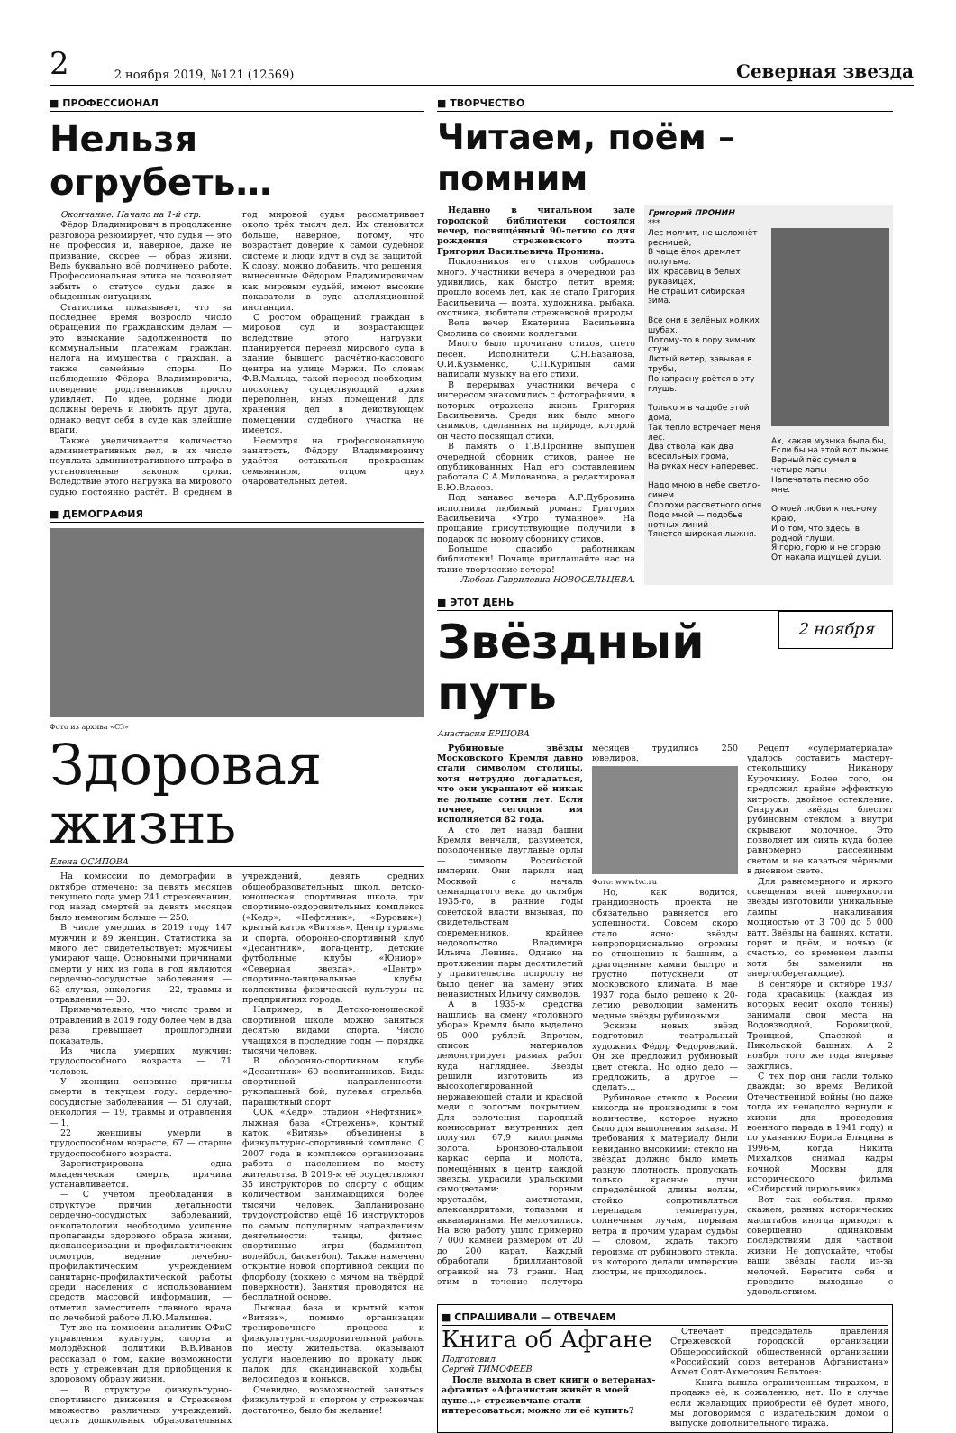2 2 ноября 2019, №121 (12569) Северная звезда
■ ПРОФЕССИОНАЛ
Нельзя огрубеть…
Окончание. Начало на 1-й стр.
Фёдор Владимирович в продолжение разговора резюмирует, что судья — это не профессия и, наверное, даже не призвание, скорее — образ жизни. Ведь буквально всё подчинено работе. Профессиональная этика не позволяет забыть о статусе судьи даже в обыденных ситуациях.
Статистика показывает, что за последнее время возросло число обращений по гражданским делам — это взыскание задолженности по коммунальным платежам граждан, налога на имущества с граждан, а также семейные споры. По наблюдению Фёдора Владимировича, поведение родственников просто удивляет. По идее, родные люди должны беречь и любить друг друга, однако ведут себя в суде как злейшие враги.
Также увеличивается количество административных дел, в их числе неуплата административного штрафа в установленные законом сроки. Вследствие этого нагрузка на мирового судью постоянно растёт. В среднем в год мировой судья рассматривает около трёх тысяч дел. Их становится больше, наверное, потому, что возрастает доверие к самой судебной системе и люди идут в суд за защитой. К слову, можно добавить, что решения, вынесенные Фёдором Владимировичем как мировым судьёй, имеют высокие показатели в суде апелляционной инстанции.
С ростом обращений граждан в мировой суд и возрастающей вследствие этого нагрузки, планируется переезд мирового суда в здание бывшего расчётно-кассового центра на улице Мержи. По словам Ф.В.Мальца, такой переезд необходим, поскольку существующий архив переполнен, иных помещений для хранения дел в действующем помещении судебного участка не имеется.
Несмотря на профессиональную занятость, Фёдору Владимировичу удаётся оставаться прекрасным семьянином, отцом двух очаровательных детей.
■ ДЕМОГРАФИЯ
Фото из архива «СЗ»
Здоровая жизнь
Елена ОСИПОВА
На комиссии по демографии в октябре отмечено: за девять месяцев текущего года умер 241 стрежевчанин, год назад смертей за девять месяцев было немногим больше — 250.
В числе умерших в 2019 году 147 мужчин и 89 женщин. Статистика за много лет свидетельствует: мужчины умирают чаще. Основными причинами смерти у них из года в год являются сердечно-сосудистые заболевания — 63 случая, онкология — 22, травмы и отравления — 30.
Примечательно, что число травм и отравлений в 2019 году более чем в два раза превышает прошлогодний показатель.
Из числа умерших мужчин: трудоспособного возраста — 71 человек.
У женщин основные причины смерти в текущем году: сердечно-сосудистые заболевания — 51 случай, онкология — 19, травмы и отравления — 1.
22 женщины умерли в трудоспособном возрасте, 67 — старше трудоспособного возраста.
Зарегистрирована одна младенческая смерть, причина устанавливается.
— С учётом преобладания в структуре причин летальности сердечно-сосудистых заболеваний, онкопатологии необходимо усиление пропаганды здорового образа жизни, диспансеризации и профилактических осмотров, ведение лечебно-профилактическим учреждением санитарно-профилактической работы среди населения с использованием средств массовой информации, — отметил заместитель главного врача по лечебной работе Л.Ю.Малышев.
Тут же на комиссии аналитик ОФиС управления культуры, спорта и молодёжной политики В.В.Иванов рассказал о том, какие возможности есть у стрежевчан для приобщения к здоровому образу жизни.
— В структуре физкультурно-спортивного движения в Стрежевом множество различных учреждений: десять дошкольных образовательных учреждений, девять средних общеобразовательных школ, детско-юношеская спортивная школа, три спортивно-оздоровительных комплекса («Кедр», «Нефтяник», «Буровик»), крытый каток «Витязь», Центр туризма и спорта, оборонно-спортивный клуб «Десантник», йога-центр, детские футбольные клубы «Юниор», «Северная звезда», «Центр», спортивно-танцевальные клубы, коллективы физической культуры на предприятиях города.
Например, в Детско-юношеской спортивной школе можно заняться десятью видами спорта. Число учащихся в последние годы — порядка тысячи человек.
В оборонно-спортивном клубе «Десантник» 60 воспитанников. Виды спортивной направленности: рукопашный бой, пулевая стрельба, парашютный спорт.
СОК «Кедр», стадион «Нефтяник», лыжная база «Стрежень», крытый каток «Витязь» объединены в физкультурно-спортивный комплекс. С 2007 года в комплексе организована работа с населением по месту жительства. В 2019-м её осуществляют 35 инструкторов по спорту с общим количеством занимающихся более тысячи человек. Запланировано трудоустройство ещё 16 инструкторов по самым популярным направлениям деятельности: танцы, фитнес, спортивные игры (бадминтон, волейбол, баскетбол). Также намечено открытие новой спортивной секции по флорболу (хоккею с мячом на твёрдой поверхности). Занятия проводятся на бесплатной основе.
Лыжная база и крытый каток «Витязь», помимо организации тренировочного процесса и физкультурно-оздоровительной работы по месту жительства, оказывают услуги населению по прокату лыж, палок для скандинавской ходьбы, велосипедов и коньков.
Очевидно, возможностей заняться физкультурой и спортом у стрежевчан достаточно, было бы желание!
■ ТВОРЧЕСТВО
Читаем, поём – помним
Недавно в читальном зале городской библиотеки состоялся вечер, посвящённый 90-летию со дня рождения стрежевского поэта Григория Васильевича Пронина.
Поклонников его стихов собралось много. Участники вечера в очередной раз удивились, как быстро летит время: прошло восемь лет, как не стало Григория Васильевича — поэта, художника, рыбака, охотника, любителя стрежевской природы.
Вела вечер Екатерина Васильевна Смолина со своими коллегами.
Много было прочитано стихов, спето песен. Исполнители С.Н.Базанова, О.И.Кузьменко, С.П.Курицын сами написали музыку на его стихи.
В перерывах участники вечера с интересом знакомились с фотографиями, в которых отражена жизнь Григория Васильевича. Среди них было много снимков, сделанных на природе, которой он часто посвящал стихи.
В память о Г.В.Пронине выпущен очередной сборник стихов, ранее не опубликованных. Над его составлением работала С.А.Милованова, а редактировал В.Ю.Власов.
Под занавес вечера А.Р.Дубровина исполнила любимый романс Григория Васильевича «Утро туманное». На прощание присутствующие получили в подарок по новому сборнику стихов.
Большое спасибо работникам библиотеки! Почаще приглашайте нас на такие творческие вечера!
Любовь Гавриловна НОВОСЕЛЬЦЕВА.
Григорий ПРОНИН
***
Лес молчит, не шелохнёт ресницей,
В чаще ёлок дремлет полутьма.
Их, красавиц в белых рукавицах,
Не страшит сибирская зима.
Все они в зелёных колких шубах,
Потому-то в пору зимних стуж
Лютый ветер, завывая в трубы,
Понапрасну рвётся в эту глушь.
Только я в чащобе этой дома,
Так тепло встречает меня лес.
Два ствола, как два всесильных грома,
На руках несу наперевес.
Надо мною в небе светло-синем
Сполохи рассветного огня.
Подо мной — подобье нотных линий —
Тянется широкая лыжня.
Ах, какая музыка была бы,
Если бы на этой вот лыжне
Верный пёс сумел в четыре лапы
Напечатать песню обо мне.
О моей любви к лесному краю,
И о том, что здесь, в родной глуши,
Я горю, горю и не сгораю
От накала ищущей души.
■ ЭТОТ ДЕНЬ
Звёздный
путь
2 ноября
Анастасия ЕРШОВА
Рубиновые звёзды Московского Кремля давно стали символом столицы, хотя нетрудно догадаться, что они украшают её никак не дольше сотни лет. Если точнее, сегодня им исполняется 82 года.
А сто лет назад башни Кремля венчали, разумеется, позолоченные двуглавые орлы — символы Российской империи. Они парили над Москвой с начала семнадцатого века до октября 1935-го, в ранние годы советской власти вызывая, по свидетельствам современников, крайнее недовольство Владимира Ильича Ленина. Однако на протяжении пары десятилетий у правительства попросту не было денег на замену этих ненавистных Ильичу символов.
А в 1935-м средства нашлись: на смену «головного убора» Кремля было выделено 95 000 рублей. Впрочем, список материалов демонстрирует размах работ куда нагляднее. Звёзды решили изготовить из высоколегированной нержавеющей стали и красной меди с золотым покрытием. Для золочения народный комиссариат внутренних дел получил 67,9 килограмма золота. Бронзово-стальной каркас серпа и молота, помещённых в центр каждой звезды, украсили уральскими самоцветами: горным хрусталём, аметистами, александритами, топазами и аквамаринами. Не мелочились. На всю работу ушло примерно 7 000 камней размером от 20 до 200 карат. Каждый обработали бриллиантовой огранкой на 73 грани. Над этим в течение полутора месяцев трудились 250 ювелиров.
Фото: www.tvc.ru
Но, как водится, грандиозность проекта не обязательно равняется его успешности. Совсем скоро стало ясно: звёзды непропорционально огромны по отношению к башням, а драгоценные камни быстро и грустно потускнели от московского климата. В мае 1937 года было решено к 20-летию революции заменить медные звёзды рубиновыми.
Эскизы новых звёзд подготовил театральный художник Фёдор Федоровский. Он же предложил рубиновый цвет стекла. Но одно дело — предложить, а другое — сделать…
Рубиновое стекло в России никогда не производили в том количестве, которое нужно было для выполнения заказа. И требования к материалу были невиданно высокими: стекло на звёздах должно было иметь разную плотность, пропускать только красные лучи определённой длины волны, стойко сопротивляться перепадам температуры, солнечным лучам, порывам ветра и прочим ударам судьбы — словом, ждать такого героизма от рубинового стекла, из которого делали имперские люстры, не приходилось.
Рецепт «суперматериала» удалось составить мастеру-стекольщику Никанору Курочкину. Более того, он предложил крайне эффектную хитрость: двойное остекление. Снаружи звёзды блестят рубиновым стеклом, а внутри скрывают молочное. Это позволяет им сиять куда более равномерно рассеянным светом и не казаться чёрными в дневном свете.
Для равномерного и яркого освещения всей поверхности звезды изготовили уникальные лампы накаливания мощностью от 3 700 до 5 000 ватт. Звёзды на башнях, кстати, горят и днём, и ночью (к счастью, со временем лампы хотя бы заменили на энергосберегающие).
В сентябре и октябре 1937 года красавицы (каждая из которых весит около тонны) занимали свои места на Водовзводной, Боровицкой, Троицкой, Спасской и Никольской башнях. А 2 ноября того же года впервые зажглись.
С тех пор они гасли только дважды: во время Великой Отечественной войны (но даже тогда их ненадолго вернули к жизни для проведения военного парада в 1941 году) и по указанию Бориса Ельцина в 1996-м, когда Никита Михалков снимал кадры ночной Москвы для исторического фильма «Сибирский цирюльник».
Вот так события, прямо скажем, разных исторических масштабов иногда приводят к совершенно одинаковым последствиям для частной жизни. Не допускайте, чтобы ваши звёзды гасли из-за мелочей. Берегите себя и проведите выходные с удовольствием.
■ СПРАШИВАЛИ — ОТВЕЧАЕМ
Книга об Афгане
Подготовил
Сергей ТИМОФЕЕВ
После выхода в свет книги о ветеранах-афганцах «Афганистан живёт в моей душе…» стрежевчане стали интересоваться: можно ли её купить?
Отвечает председатель правления Стрежевской городской организации Общероссийской общественной организации «Российский союз ветеранов Афганистана» Ахмет Солт-Ахметович Бельтоев:
— Книга вышла ограниченным тиражом, в продаже её, к сожалению, нет. Но в случае если желающих приобрести её будет много, мы договоримся с издательским домом о выпуске дополнительного тиража.